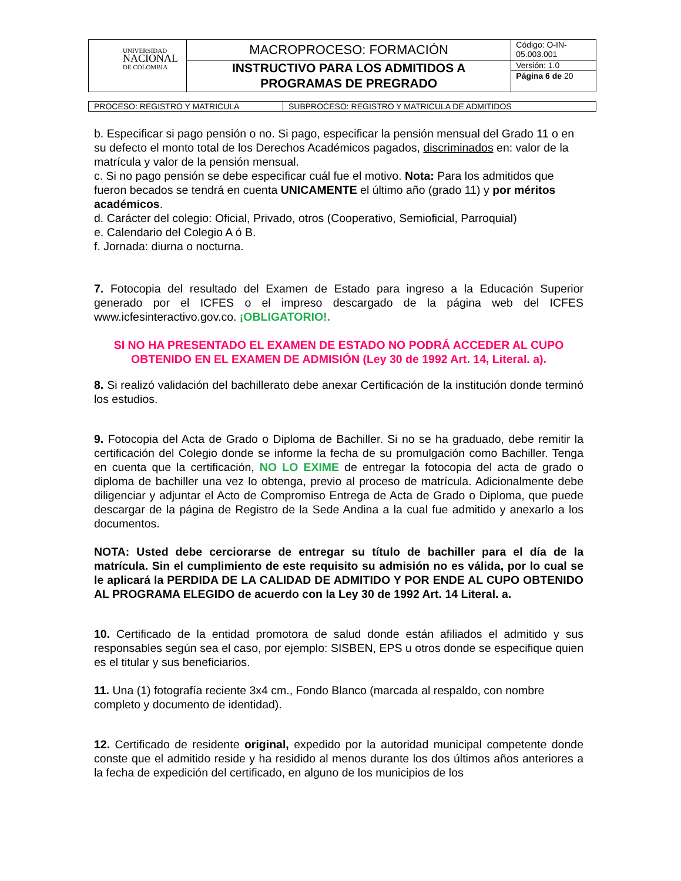| UNIVERSIDAD NACIONAL DE COLOMBIA | MACROPROCESO: FORMACIÓN | Código: O-IN-05.003.001 |
| | INSTRUCTIVO PARA LOS ADMITIDOS A PROGRAMAS DE PREGRADO | Versión: 1.0 |
| | | Página 6 de 20 |
| PROCESO: REGISTRO Y MATRICULA | SUBPROCESO: REGISTRO Y MATRICULA DE ADMITIDOS |
b. Especificar si pago pensión o no. Si pago, especificar la pensión mensual del Grado 11 o en su defecto el monto total de los Derechos Académicos pagados, discriminados en: valor de la matrícula y valor de la pensión mensual.
c. Si no pago pensión se debe especificar cuál fue el motivo. Nota: Para los admitidos que fueron becados se tendrá en cuenta UNICAMENTE el último año (grado 11) y por méritos académicos.
d. Carácter del colegio: Oficial, Privado, otros (Cooperativo, Semioficial, Parroquial)
e. Calendario del Colegio A ó B.
f. Jornada: diurna o nocturna.
7. Fotocopia del resultado del Examen de Estado para ingreso a la Educación Superior generado por el ICFES o el impreso descargado de la página web del ICFES www.icfesinteractivo.gov.co. ¡OBLIGATORIO!.
SI NO HA PRESENTADO EL EXAMEN DE ESTADO NO PODRÁ ACCEDER AL CUPO OBTENIDO EN EL EXAMEN DE ADMISIÓN (Ley 30 de 1992 Art. 14, Literal. a).
8. Si realizó validación del bachillerato debe anexar Certificación de la institución donde terminó los estudios.
9. Fotocopia del Acta de Grado o Diploma de Bachiller. Si no se ha graduado, debe remitir la certificación del Colegio donde se informe la fecha de su promulgación como Bachiller. Tenga en cuenta que la certificación, NO LO EXIME de entregar la fotocopia del acta de grado o diploma de bachiller una vez lo obtenga, previo al proceso de matrícula. Adicionalmente debe diligenciar y adjuntar el Acto de Compromiso Entrega de Acta de Grado o Diploma, que puede descargar de la página de Registro de la Sede Andina a la cual fue admitido y anexarlo a los documentos.
NOTA: Usted debe cerciorarse de entregar su título de bachiller para el día de la matrícula. Sin el cumplimiento de este requisito su admisión no es válida, por lo cual se le aplicará la PERDIDA DE LA CALIDAD DE ADMITIDO Y POR ENDE AL CUPO OBTENIDO AL PROGRAMA ELEGIDO de acuerdo con la Ley 30 de 1992 Art. 14 Literal. a.
10. Certificado de la entidad promotora de salud donde están afiliados el admitido y sus responsables según sea el caso, por ejemplo: SISBEN, EPS u otros donde se especifique quien es el titular y sus beneficiarios.
11. Una (1) fotografía reciente 3x4 cm., Fondo Blanco (marcada al respaldo, con nombre completo y documento de identidad).
12. Certificado de residente original, expedido por la autoridad municipal competente donde conste que el admitido reside y ha residido al menos durante los dos últimos años anteriores a la fecha de expedición del certificado, en alguno de los municipios de los